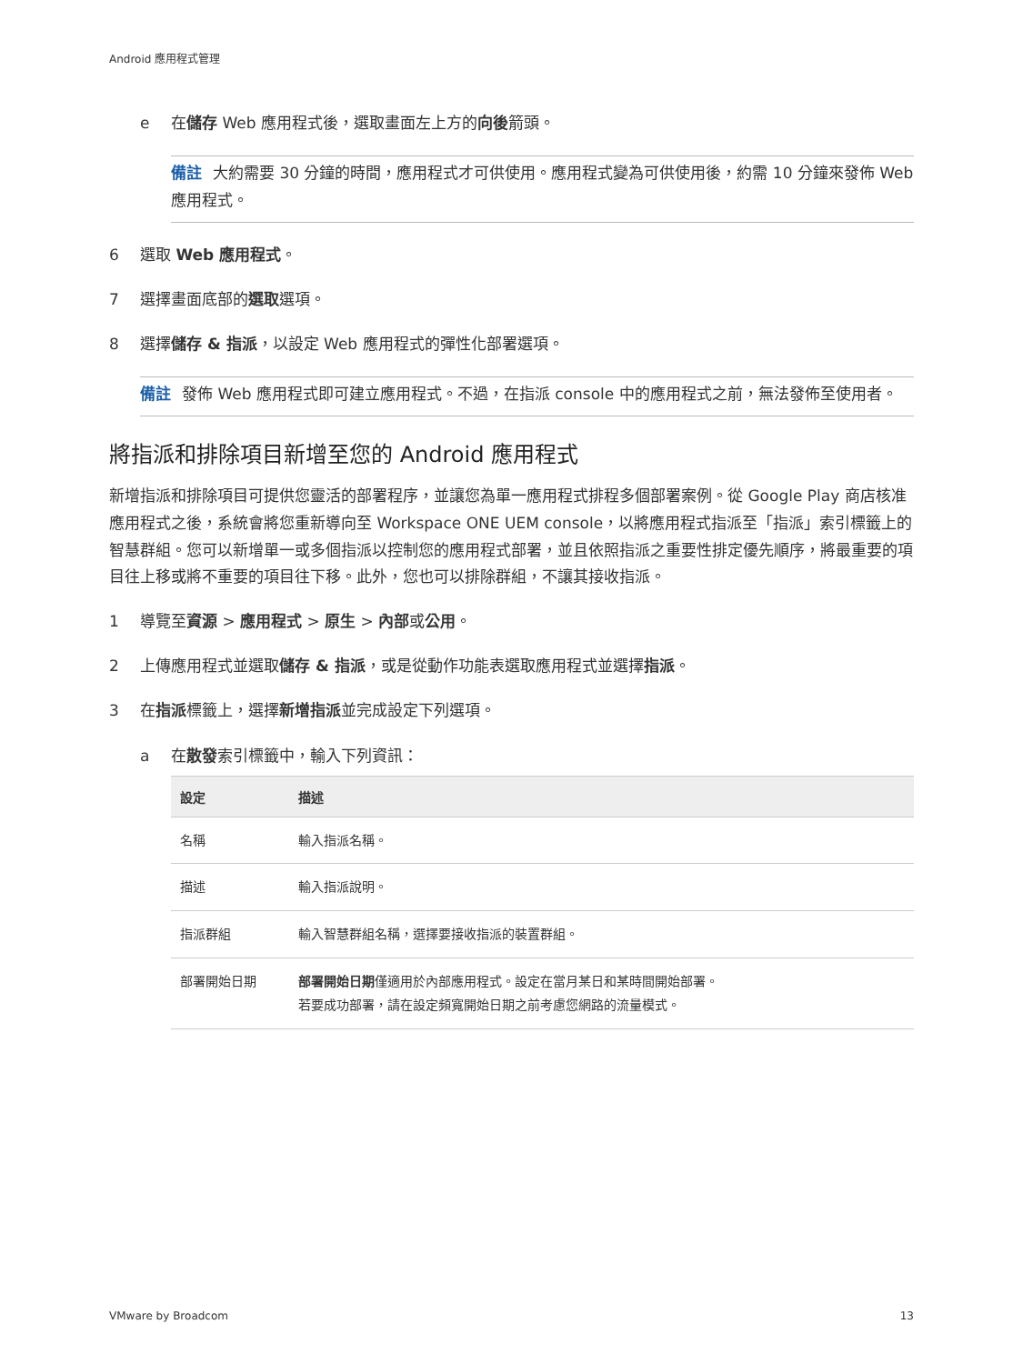Android 應用程式管理
e 在儲存 Web 應用程式後，選取畫面左上方的向後箭頭。
備註 大約需要 30 分鐘的時間，應用程式才可供使用。應用程式變為可供使用後，約需 10 分鐘來發佈 Web 應用程式。
6 選取 Web 應用程式。
7 選擇畫面底部的選取選項。
8 選擇儲存 & 指派，以設定 Web 應用程式的彈性化部署選項。
備註 發佈 Web 應用程式即可建立應用程式。不過，在指派 console 中的應用程式之前，無法發佈至使用者。
將指派和排除項目新增至您的 Android 應用程式
新增指派和排除項目可提供您靈活的部署程序，並讓您為單一應用程式排程多個部署案例。從 Google Play 商店核准應用程式之後，系統會將您重新導向至 Workspace ONE UEM console，以將應用程式指派至「指派」索引標籤上的智慧群組。您可以新增單一或多個指派以控制您的應用程式部署，並且依照指派之重要性排定優先順序，將最重要的項目往上移或將不重要的項目往下移。此外，您也可以排除群組，不讓其接收指派。
1 導覽至資源 > 應用程式 > 原生 > 內部或公用。
2 上傳應用程式並選取儲存 & 指派，或是從動作功能表選取應用程式並選擇指派。
3 在指派標籤上，選擇新增指派並完成設定下列選項。
a 在散發索引標籤中，輸入下列資訊：
| 設定 | 描述 |
| --- | --- |
| 名稱 | 輸入指派名稱。 |
| 描述 | 輸入指派說明。 |
| 指派群組 | 輸入智慧群組名稱，選擇要接收指派的裝置群組。 |
| 部署開始日期 | 部署開始日期 僅適用於內部應用程式。設定在當月某日和某時間開始部署。 若要成功部署，請在設定頻寬開始日期之前考慮您網路的流量模式。 |
VMware by Broadcom 13